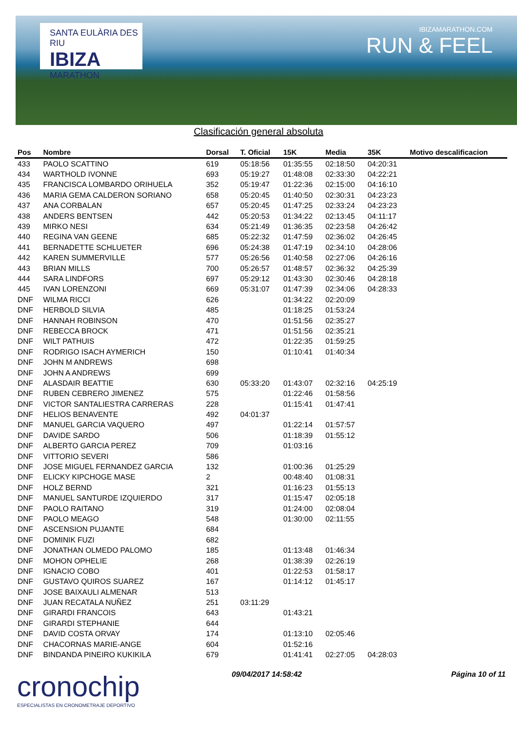SANTA EULÀRIA DES RIU
IBIZA
MARATHON
IBIZAMARATHON.COM
RUN & FEEL
Clasificación general absoluta
| Pos | Nombre | Dorsal | T. Oficial | 15K | Media | 35K | Motivo descalificacion |
| --- | --- | --- | --- | --- | --- | --- | --- |
| 433 | PAOLO SCATTINO | 619 | 05:18:56 | 01:35:55 | 02:18:50 | 04:20:31 | |
| 434 | WARTHOLD IVONNE | 693 | 05:19:27 | 01:48:08 | 02:33:30 | 04:22:21 | |
| 435 | FRANCISCA LOMBARDO ORIHUELA | 352 | 05:19:47 | 01:22:36 | 02:15:00 | 04:16:10 | |
| 436 | MARIA GEMA CALDERON SORIANO | 658 | 05:20:45 | 01:40:50 | 02:30:31 | 04:23:23 | |
| 437 | ANA CORBALAN | 657 | 05:20:45 | 01:47:25 | 02:33:24 | 04:23:23 | |
| 438 | ANDERS BENTSEN | 442 | 05:20:53 | 01:34:22 | 02:13:45 | 04:11:17 | |
| 439 | MIRKO NESI | 634 | 05:21:49 | 01:36:35 | 02:23:58 | 04:26:42 | |
| 440 | REGINA VAN GEENE | 685 | 05:22:32 | 01:47:59 | 02:36:02 | 04:26:45 | |
| 441 | BERNADETTE SCHLUETER | 696 | 05:24:38 | 01:47:19 | 02:34:10 | 04:28:06 | |
| 442 | KAREN SUMMERVILLE | 577 | 05:26:56 | 01:40:58 | 02:27:06 | 04:26:16 | |
| 443 | BRIAN MILLS | 700 | 05:26:57 | 01:48:57 | 02:36:32 | 04:25:39 | |
| 444 | SARA LINDFORS | 697 | 05:29:12 | 01:43:30 | 02:30:46 | 04:28:18 | |
| 445 | IVAN LORENZONI | 669 | 05:31:07 | 01:47:39 | 02:34:06 | 04:28:33 | |
| DNF | WILMA RICCI | 626 | | 01:34:22 | 02:20:09 | | |
| DNF | HERBOLD SILVIA | 485 | | 01:18:25 | 01:53:24 | | |
| DNF | HANNAH ROBINSON | 470 | | 01:51:56 | 02:35:27 | | |
| DNF | REBECCA BROCK | 471 | | 01:51:56 | 02:35:21 | | |
| DNF | WILT PATHUIS | 472 | | 01:22:35 | 01:59:25 | | |
| DNF | RODRIGO ISACH AYMERICH | 150 | | 01:10:41 | 01:40:34 | | |
| DNF | JOHN M ANDREWS | 698 | | | | | |
| DNF | JOHN A ANDREWS | 699 | | | | | |
| DNF | ALASDAIR BEATTIE | 630 | 05:33:20 | 01:43:07 | 02:32:16 | 04:25:19 | |
| DNF | RUBEN CEBRERO JIMENEZ | 575 | | 01:22:46 | 01:58:56 | | |
| DNF | VICTOR SANTALIESTRA CARRERAS | 228 | | 01:15:41 | 01:47:41 | | |
| DNF | HELIOS BENAVENTE | 492 | 04:01:37 | | | | |
| DNF | MANUEL GARCIA VAQUERO | 497 | | 01:22:14 | 01:57:57 | | |
| DNF | DAVIDE SARDO | 506 | | 01:18:39 | 01:55:12 | | |
| DNF | ALBERTO GARCIA PEREZ | 709 | | 01:03:16 | | | |
| DNF | VITTORIO SEVERI | 586 | | | | | |
| DNF | JOSE MIGUEL FERNANDEZ GARCIA | 132 | | 01:00:36 | 01:25:29 | | |
| DNF | ELICKY KIPCHOGE MASE | 2 | | 00:48:40 | 01:08:31 | | |
| DNF | HOLZ BERND | 321 | | 01:16:23 | 01:55:13 | | |
| DNF | MANUEL SANTURDE IZQUIERDO | 317 | | 01:15:47 | 02:05:18 | | |
| DNF | PAOLO RAITANO | 319 | | 01:24:00 | 02:08:04 | | |
| DNF | PAOLO MEAGO | 548 | | 01:30:00 | 02:11:55 | | |
| DNF | ASCENSION PUJANTE | 684 | | | | | |
| DNF | DOMINIK FUZI | 682 | | | | | |
| DNF | JONATHAN OLMEDO PALOMO | 185 | | 01:13:48 | 01:46:34 | | |
| DNF | MOHON OPHELIE | 268 | | 01:38:39 | 02:26:19 | | |
| DNF | IGNACIO COBO | 401 | | 01:22:53 | 01:58:17 | | |
| DNF | GUSTAVO QUIROS SUAREZ | 167 | | 01:14:12 | 01:45:17 | | |
| DNF | JOSE BAIXAULI ALMENAR | 513 | | | | | |
| DNF | JUAN RECATALA NUÑEZ | 251 | 03:11:29 | | | | |
| DNF | GIRARDI FRANCOIS | 643 | | 01:43:21 | | | |
| DNF | GIRARDI STEPHANIE | 644 | | | | | |
| DNF | DAVID COSTA ORVAY | 174 | | 01:13:10 | 02:05:46 | | |
| DNF | CHACORNAS MARIE-ANGE | 604 | | 01:52:16 | | | |
| DNF | BINDANDA PINEIRO KUKIKILA | 679 | | 01:41:41 | 02:27:05 | 04:28:03 | |
cronochip
ESPECIALISTAS EN CRONOMETRAJE DEPORTIVO
09/04/2017 14:58:42 Página 10 of 11